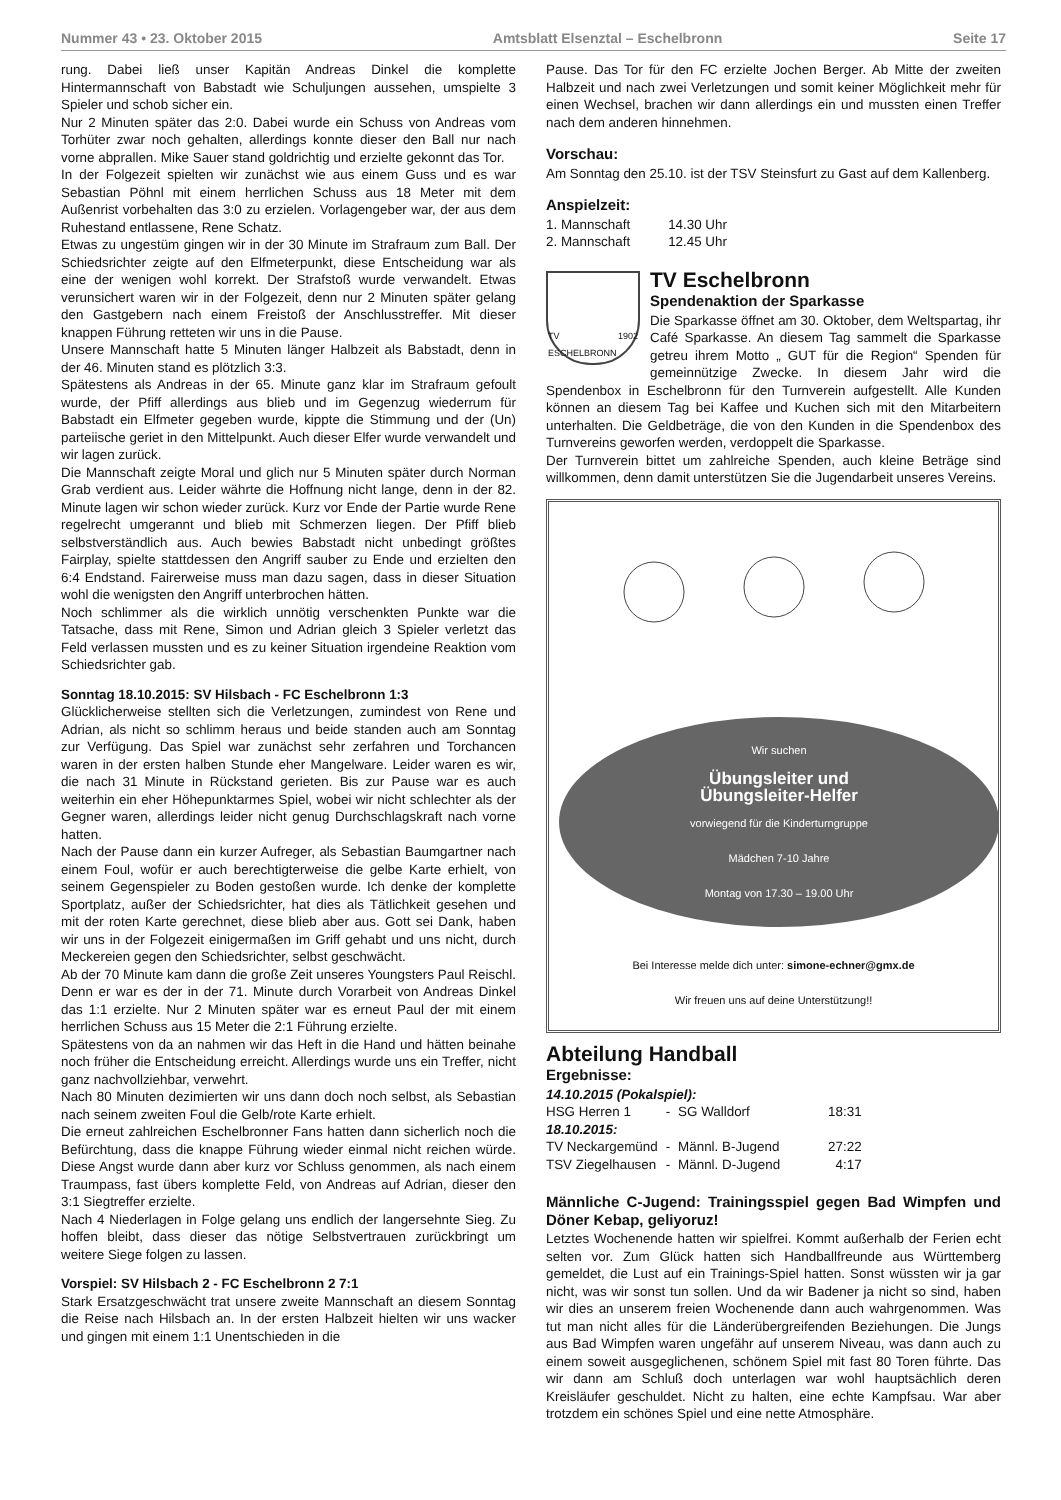Nummer 43 • 23. Oktober 2015 Amtsblatt Elsenztal – Eschelbronn Seite 17
rung. Dabei ließ unser Kapitän Andreas Dinkel die komplette Hintermannschaft von Babstadt wie Schuljungen aussehen, umspielte 3 Spieler und schob sicher ein.
Nur 2 Minuten später das 2:0. Dabei wurde ein Schuss von Andreas vom Torhüter zwar noch gehalten, allerdings konnte dieser den Ball nur nach vorne abprallen. Mike Sauer stand goldrichtig und erzielte gekonnt das Tor.
In der Folgezeit spielten wir zunächst wie aus einem Guss und es war Sebastian Pöhnl mit einem herrlichen Schuss aus 18 Meter mit dem Außenrist vorbehalten das 3:0 zu erzielen. Vorlagengeber war, der aus dem Ruhestand entlassene, Rene Schatz.
Etwas zu ungestüm gingen wir in der 30 Minute im Strafraum zum Ball. Der Schiedsrichter zeigte auf den Elfmeterpunkt, diese Entscheidung war als eine der wenigen wohl korrekt. Der Strafstoß wurde verwandelt. Etwas verunsichert waren wir in der Folgezeit, denn nur 2 Minuten später gelang den Gastgebern nach einem Freistoß der Anschlusstreffer. Mit dieser knappen Führung retteten wir uns in die Pause.
Unsere Mannschaft hatte 5 Minuten länger Halbzeit als Babstadt, denn in der 46. Minuten stand es plötzlich 3:3.
Spätestens als Andreas in der 65. Minute ganz klar im Strafraum gefoult wurde, der Pfiff allerdings aus blieb und im Gegenzug wiederrum für Babstadt ein Elfmeter gegeben wurde, kippte die Stimmung und der (Un) parteiische geriet in den Mittelpunkt. Auch dieser Elfer wurde verwandelt und wir lagen zurück.
Die Mannschaft zeigte Moral und glich nur 5 Minuten später durch Norman Grab verdient aus. Leider währte die Hoffnung nicht lange, denn in der 82. Minute lagen wir schon wieder zurück. Kurz vor Ende der Partie wurde Rene regelrecht umgerannt und blieb mit Schmerzen liegen. Der Pfiff blieb selbstverständlich aus. Auch bewies Babstadt nicht unbedingt größtes Fairplay, spielte stattdessen den Angriff sauber zu Ende und erzielten den 6:4 Endstand. Fairerweise muss man dazu sagen, dass in dieser Situation wohl die wenigsten den Angriff unterbrochen hätten.
Noch schlimmer als die wirklich unnötig verschenkten Punkte war die Tatsache, dass mit Rene, Simon und Adrian gleich 3 Spieler verletzt das Feld verlassen mussten und es zu keiner Situation irgendeine Reaktion vom Schiedsrichter gab.
Sonntag 18.10.2015: SV Hilsbach - FC Eschelbronn 1:3
Glücklicherweise stellten sich die Verletzungen, zumindest von Rene und Adrian, als nicht so schlimm heraus und beide standen auch am Sonntag zur Verfügung. Das Spiel war zunächst sehr zerfahren und Torchancen waren in der ersten halben Stunde eher Mangelware. Leider waren es wir, die nach 31 Minute in Rückstand gerieten. Bis zur Pause war es auch weiterhin ein eher Höhepunktarmes Spiel, wobei wir nicht schlechter als der Gegner waren, allerdings leider nicht genug Durchschlagskraft nach vorne hatten.
Nach der Pause dann ein kurzer Aufreger, als Sebastian Baumgartner nach einem Foul, wofür er auch berechtigterweise die gelbe Karte erhielt, von seinem Gegenspieler zu Boden gestoßen wurde. Ich denke der komplette Sportplatz, außer der Schiedsrichter, hat dies als Tätlichkeit gesehen und mit der roten Karte gerechnet, diese blieb aber aus. Gott sei Dank, haben wir uns in der Folgezeit einigermaßen im Griff gehabt und uns nicht, durch Meckereien gegen den Schiedsrichter, selbst geschwächt.
Ab der 70 Minute kam dann die große Zeit unseres Youngsters Paul Reischl. Denn er war es der in der 71. Minute durch Vorarbeit von Andreas Dinkel das 1:1 erzielte. Nur 2 Minuten später war es erneut Paul der mit einem herrlichen Schuss aus 15 Meter die 2:1 Führung erzielte.
Spätestens von da an nahmen wir das Heft in die Hand und hätten beinahe noch früher die Entscheidung erreicht. Allerdings wurde uns ein Treffer, nicht ganz nachvollziehbar, verwehrt.
Nach 80 Minuten dezimierten wir uns dann doch noch selbst, als Sebastian nach seinem zweiten Foul die Gelb/rote Karte erhielt.
Die erneut zahlreichen Eschelbronner Fans hatten dann sicherlich noch die Befürchtung, dass die knappe Führung wieder einmal nicht reichen würde. Diese Angst wurde dann aber kurz vor Schluss genommen, als nach einem Traumpass, fast übers komplette Feld, von Andreas auf Adrian, dieser den 3:1 Siegtreffer erzielte.
Nach 4 Niederlagen in Folge gelang uns endlich der langersehnte Sieg. Zu hoffen bleibt, dass dieser das nötige Selbstvertrauen zurückbringt um weitere Siege folgen zu lassen.
Vorspiel: SV Hilsbach 2 - FC Eschelbronn 2 7:1
Stark Ersatzgeschwächt trat unsere zweite Mannschaft an diesem Sonntag die Reise nach Hilsbach an. In der ersten Halbzeit hielten wir uns wacker und gingen mit einem 1:1 Unentschieden in die
Pause. Das Tor für den FC erzielte Jochen Berger. Ab Mitte der zweiten Halbzeit und nach zwei Verletzungen und somit keiner Möglichkeit mehr für einen Wechsel, brachen wir dann allerdings ein und mussten einen Treffer nach dem anderen hinnehmen.
Vorschau:
Am Sonntag den 25.10. ist der TSV Steinsfurt zu Gast auf dem Kallenberg.
Anspielzeit:
| 1. Mannschaft | 14.30 Uhr |
| 2. Mannschaft | 12.45 Uhr |
TV 1902 ESCHELBRONN
TV Eschelbronn
Spendenaktion der Sparkasse
Die Sparkasse öffnet am 30. Oktober, dem Weltspartag, ihr Café Sparkasse. An diesem Tag sammelt die Sparkasse getreu ihrem Motto „ GUT für die Region“ Spenden für gemeinnützige Zwecke. In diesem Jahr wird die Spendenbox in Eschelbronn für den Turnverein aufgestellt. Alle Kunden können an diesem Tag bei Kaffee und Kuchen sich mit den Mitarbeitern unterhalten. Die Geldbeträge, die von den Kunden in die Spendenbox des Turnvereins geworfen werden, verdoppelt die Sparkasse.
Der Turnverein bittet um zahlreiche Spenden, auch kleine Beträge sind willkommen, denn damit unterstützen Sie die Jugendarbeit unseres Vereins.
Wir suchen
Übungsleiter und
Übungsleiter-Helfer
vorwiegend für die Kinderturngruppe
Mädchen 7-10 Jahre
Montag von 17.30 – 19.00 Uhr
Bei Interesse melde dich unter: simone-echner@gmx.de
Wir freuen uns auf deine Unterstützung!!
Abteilung Handball
Ergebnisse:
| 14.10.2015 (Pokalspiel): | | | |
| HSG Herren 1 | - | SG Walldorf | 18:31 |
| 18.10.2015: | | | |
| TV Neckargemünd | - | Männl. B-Jugend | 27:22 |
| TSV Ziegelhausen | - | Männl. D-Jugend | 4:17 |
Männliche C-Jugend: Trainingsspiel gegen Bad Wimpfen und Döner Kebap, geliyoruz!
Letztes Wochenende hatten wir spielfrei. Kommt außerhalb der Ferien echt selten vor. Zum Glück hatten sich Handballfreunde aus Württemberg gemeldet, die Lust auf ein Trainings-Spiel hatten. Sonst wüssten wir ja gar nicht, was wir sonst tun sollen. Und da wir Badener ja nicht so sind, haben wir dies an unserem freien Wochenende dann auch wahrgenommen. Was tut man nicht alles für die Länderübergreifenden Beziehungen. Die Jungs aus Bad Wimpfen waren ungefähr auf unserem Niveau, was dann auch zu einem soweit ausgeglichenen, schönem Spiel mit fast 80 Toren führte. Das wir dann am Schluß doch unterlagen war wohl hauptsächlich deren Kreisläufer geschuldet. Nicht zu halten, eine echte Kampfsau. War aber trotzdem ein schönes Spiel und eine nette Atmosphäre.